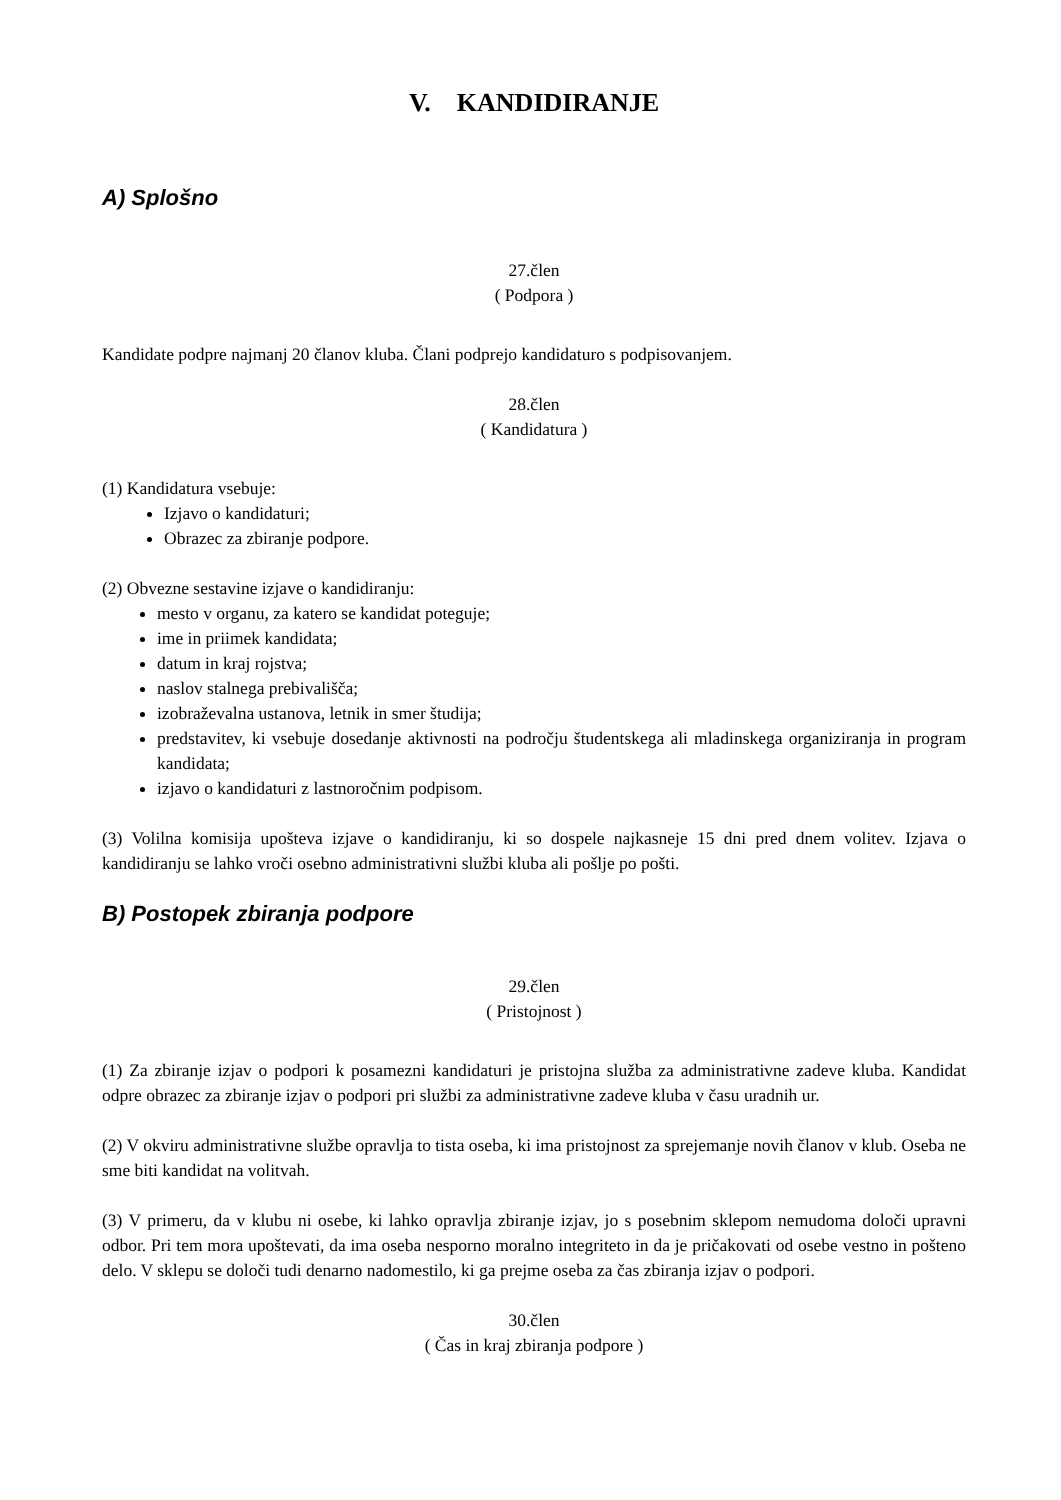V. KANDIDIRANJE
A) Splošno
27.člen
( Podpora )
Kandidate podpre najmanj 20 članov kluba. Člani podprejo kandidaturo s podpisovanjem.
28.člen
( Kandidatura )
(1) Kandidatura vsebuje:
Izjavo o kandidaturi;
Obrazec za zbiranje podpore.
(2) Obvezne sestavine izjave o kandidiranju:
mesto v organu, za katero se kandidat poteguje;
ime in priimek kandidata;
datum in kraj rojstva;
naslov stalnega prebivališča;
izobraževalna ustanova, letnik in smer študija;
predstavitev, ki vsebuje dosedanje aktivnosti na področju študentskega ali mladinskega organiziranja in program kandidata;
izjavo o kandidaturi z lastnoročnim podpisom.
(3) Volilna komisija upošteva izjave o kandidiranju, ki so dospele najkasneje 15 dni pred dnem volitev. Izjava o kandidiranju se lahko vroči osebno administrativni službi kluba ali pošlje po pošti.
B) Postopek zbiranja podpore
29.člen
( Pristojnost )
(1) Za zbiranje izjav o podpori k posamezni kandidaturi je pristojna služba za administrativne zadeve kluba. Kandidat odpre obrazec za zbiranje izjav o podpori pri službi za administrativne zadeve kluba v času uradnih ur.
(2) V okviru administrativne službe opravlja to tista oseba, ki ima pristojnost za sprejemanje novih članov v klub. Oseba ne sme biti kandidat na volitvah.
(3) V primeru, da v klubu ni osebe, ki lahko opravlja zbiranje izjav, jo s posebnim sklepom nemudoma določi upravni odbor. Pri tem mora upoštevati, da ima oseba nesporno moralno integriteto in da je pričakovati od osebe vestno in pošteno delo. V sklepu se določi tudi denarno nadomestilo, ki ga prejme oseba za čas zbiranja izjav o podpori.
30.člen
( Čas in kraj zbiranja podpore )